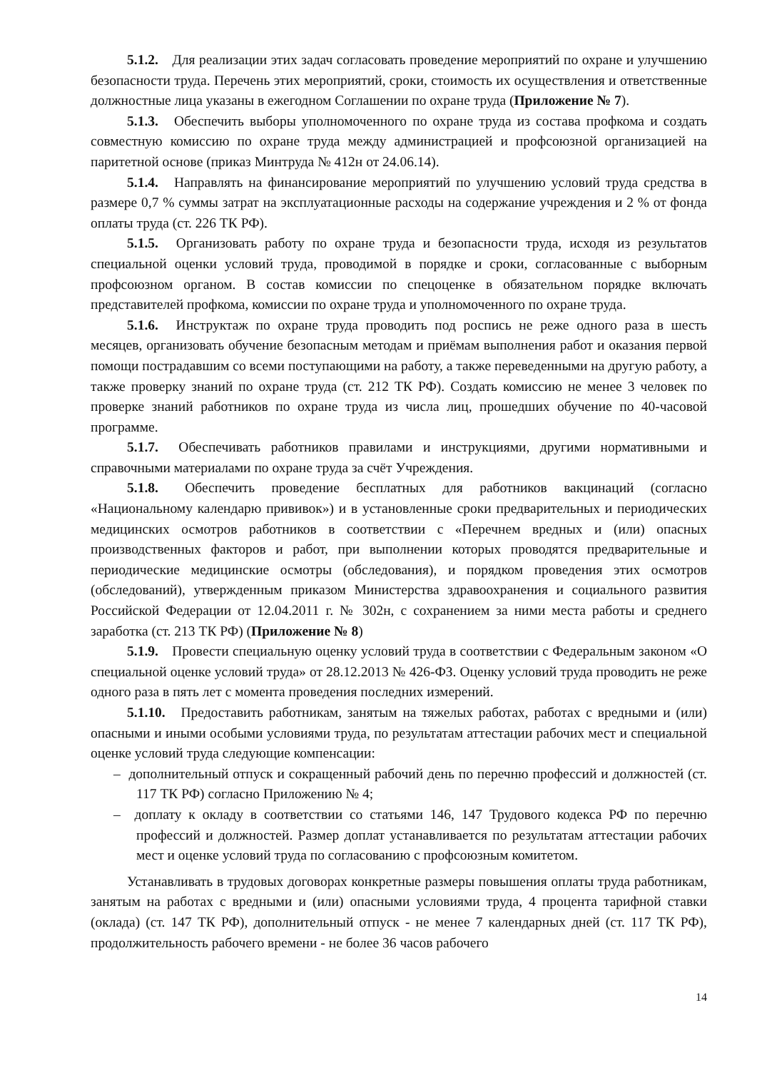5.1.2. Для реализации этих задач согласовать проведение мероприятий по охране и улучшению безопасности труда. Перечень этих мероприятий, сроки, стоимость их осуществления и ответственные должностные лица указаны в ежегодном Соглашении по охране труда (Приложение № 7).
5.1.3. Обеспечить выборы уполномоченного по охране труда из состава профкома и создать совместную комиссию по охране труда между администрацией и профсоюзной организацией на паритетной основе (приказ Минтруда № 412н от 24.06.14).
5.1.4. Направлять на финансирование мероприятий по улучшению условий труда средства в размере 0,7 % суммы затрат на эксплуатационные расходы на содержание учреждения и 2 % от фонда оплаты труда (ст. 226 ТК РФ).
5.1.5. Организовать работу по охране труда и безопасности труда, исходя из результатов специальной оценки условий труда, проводимой в порядке и сроки, согласованные с выборным профсоюзном органом. В состав комиссии по спецоценке в обязательном порядке включать представителей профкома, комиссии по охране труда и уполномоченного по охране труда.
5.1.6. Инструктаж по охране труда проводить под роспись не реже одного раза в шесть месяцев, организовать обучение безопасным методам и приёмам выполнения работ и оказания первой помощи пострадавшим со всеми поступающими на работу, а также переведенными на другую работу, а также проверку знаний по охране труда (ст. 212 ТК РФ). Создать комиссию не менее 3 человек по проверке знаний работников по охране труда из числа лиц, прошедших обучение по 40-часовой программе.
5.1.7. Обеспечивать работников правилами и инструкциями, другими нормативными и справочными материалами по охране труда за счёт Учреждения.
5.1.8. Обеспечить проведение бесплатных для работников вакцинаций (согласно «Национальному календарю прививок») и в установленные сроки предварительных и периодических медицинских осмотров работников в соответствии с «Перечнем вредных и (или) опасных производственных факторов и работ, при выполнении которых проводятся предварительные и периодические медицинские осмотры (обследования), и порядком проведения этих осмотров (обследований), утвержденным приказом Министерства здравоохранения и социального развития Российской Федерации от 12.04.2011 г. № 302н, с сохранением за ними места работы и среднего заработка (ст. 213 ТК РФ) (Приложение № 8)
5.1.9. Провести специальную оценку условий труда в соответствии с Федеральным законом «О специальной оценке условий труда» от 28.12.2013 № 426-ФЗ. Оценку условий труда проводить не реже одного раза в пять лет с момента проведения последних измерений.
5.1.10. Предоставить работникам, занятым на тяжелых работах, работах с вредными и (или) опасными и иными особыми условиями труда, по результатам аттестации рабочих мест и специальной оценке условий труда следующие компенсации:
– дополнительный отпуск и сокращенный рабочий день по перечню профессий и должностей (ст. 117 ТК РФ) согласно Приложению № 4;
– доплату к окладу в соответствии со статьями 146, 147 Трудового кодекса РФ по перечню профессий и должностей. Размер доплат устанавливается по результатам аттестации рабочих мест и оценке условий труда по согласованию с профсоюзным комитетом.
Устанавливать в трудовых договорах конкретные размеры повышения оплаты труда работникам, занятым на работах с вредными и (или) опасными условиями труда, 4 процента тарифной ставки (оклада) (ст. 147 ТК РФ), дополнительный отпуск - не менее 7 календарных дней (ст. 117 ТК РФ), продолжительность рабочего времени - не более 36 часов рабочего
14